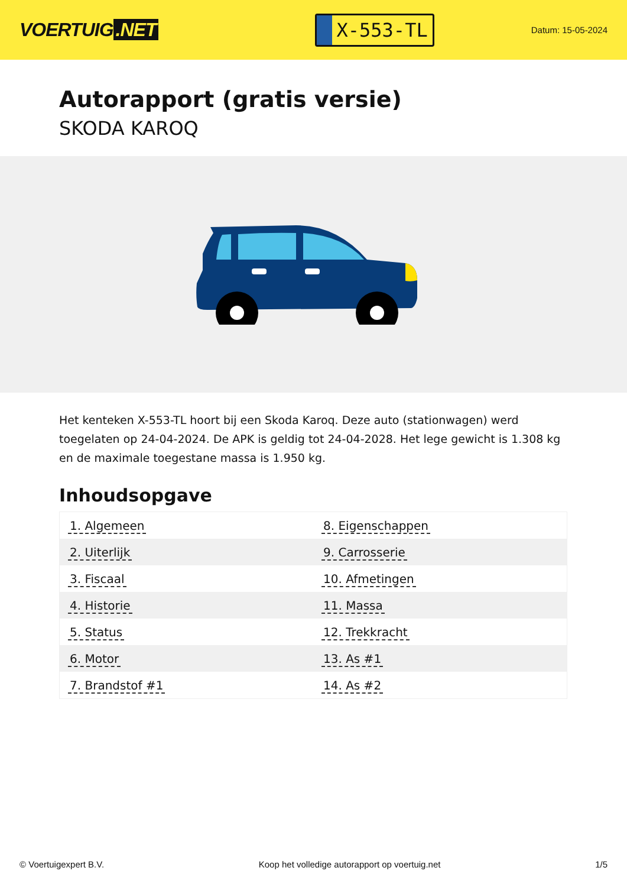VOERTUIG.NET
X-553-TL
Datum: 15-05-2024
Autorapport (gratis versie)
SKODA KAROQ
Het kenteken X-553-TL hoort bij een Skoda Karoq. Deze auto (stationwagen) werd toegelaten op 24-04-2024. De APK is geldig tot 24-04-2028. Het lege gewicht is 1.308 kg en de maximale toegestane massa is 1.950 kg.
Inhoudsopgave
| 1. Algemeen | 8. Eigenschappen |
| 2. Uiterlijk | 9. Carrosserie |
| 3. Fiscaal | 10. Afmetingen |
| 4. Historie | 11. Massa |
| 5. Status | 12. Trekkracht |
| 6. Motor | 13. As #1 |
| 7. Brandstof #1 | 14. As #2 |
© Voertuigexpert B.V. Koop het volledige autorapport op voertuig.net
1/5